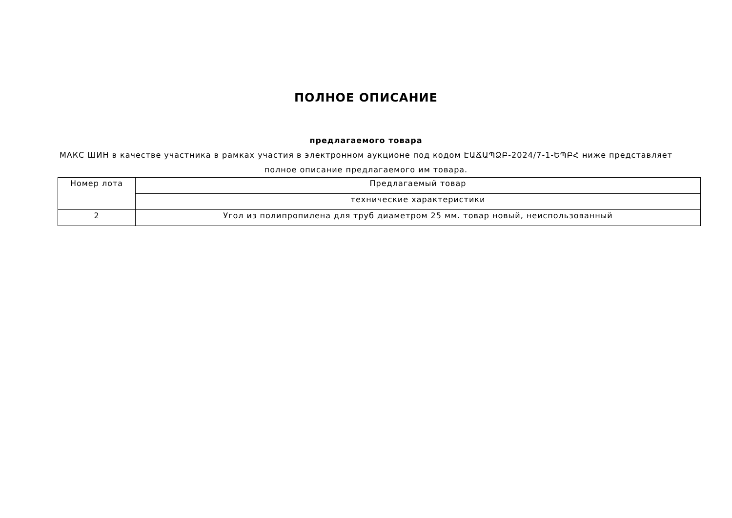ПОЛНОЕ ОПИСАНИЕ
предлагаемого товара
МАКС ШИН в качестве участника в рамках участия в электронном аукционе под кодом ԷԱՃԱՊՁԲ-2024/7-1-ԵՊԲՀ ниже представляет полное описание предлагаемого им товара.
| Номер лота | Предлагаемый товар |
| | технические характеристики |
| 2 | Угол из полипропилена для труб диаметром 25 мм. товар новый, неиспользованный |